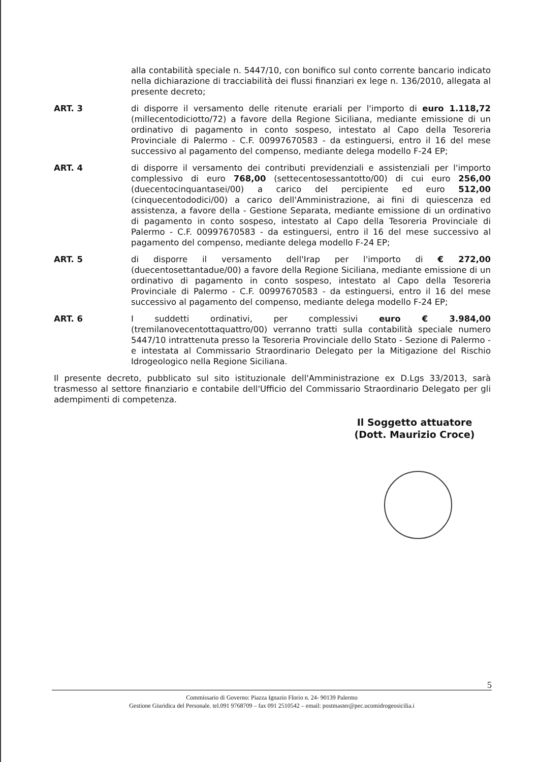alla contabilità speciale n. 5447/10, con bonifico sul conto corrente bancario indicato nella dichiarazione di tracciabilità dei flussi finanziari ex lege n. 136/2010, allegata al presente decreto;
ART. 3 di disporre il versamento delle ritenute erariali per l'importo di euro 1.118,72 (millecentodiciotto/72) a favore della Regione Siciliana, mediante emissione di un ordinativo di pagamento in conto sospeso, intestato al Capo della Tesoreria Provinciale di Palermo - C.F. 00997670583 - da estinguersi, entro il 16 del mese successivo al pagamento del compenso, mediante delega modello F-24 EP;
ART. 4 di disporre il versamento dei contributi previdenziali e assistenziali per l'importo complessivo di euro 768,00 (settecentosessantotto/00) di cui euro 256,00 (duecentocinquantasei/00) a carico del percipiente ed euro 512,00 (cinquecentododici/00) a carico dell'Amministrazione, ai fini di quiescenza ed assistenza, a favore della - Gestione Separata, mediante emissione di un ordinativo di pagamento in conto sospeso, intestato al Capo della Tesoreria Provinciale di Palermo - C.F. 00997670583 - da estinguersi, entro il 16 del mese successivo al pagamento del compenso, mediante delega modello F-24 EP;
ART. 5 di disporre il versamento dell'Irap per l'importo di € 272,00 (duecentosettantadue/00) a favore della Regione Siciliana, mediante emissione di un ordinativo di pagamento in conto sospeso, intestato al Capo della Tesoreria Provinciale di Palermo - C.F. 00997670583 - da estinguersi, entro il 16 del mese successivo al pagamento del compenso, mediante delega modello F-24 EP;
ART. 6 I suddetti ordinativi, per complessivi euro € 3.984,00 (tremilanovecentottaquattro/00) verranno tratti sulla contabilità speciale numero 5447/10 intrattenuta presso la Tesoreria Provinciale dello Stato - Sezione di Palermo - e intestata al Commissario Straordinario Delegato per la Mitigazione del Rischio Idrogeologico nella Regione Siciliana.
Il presente decreto, pubblicato sul sito istituzionale dell'Amministrazione ex D.Lgs 33/2013, sarà trasmesso al settore finanziario e contabile dell'Ufficio del Commissario Straordinario Delegato per gli adempimenti di competenza.
Il Soggetto attuatore
(Dott. Maurizio Croce)
5
Commissario di Governo: Piazza Ignazio Florio n. 24- 90139 Palermo
Gestione Giuridica del Personale. tel.091 9768709 – fax 091 2510542 – email: postmaster@pec.ucomidrogeosicilia.i